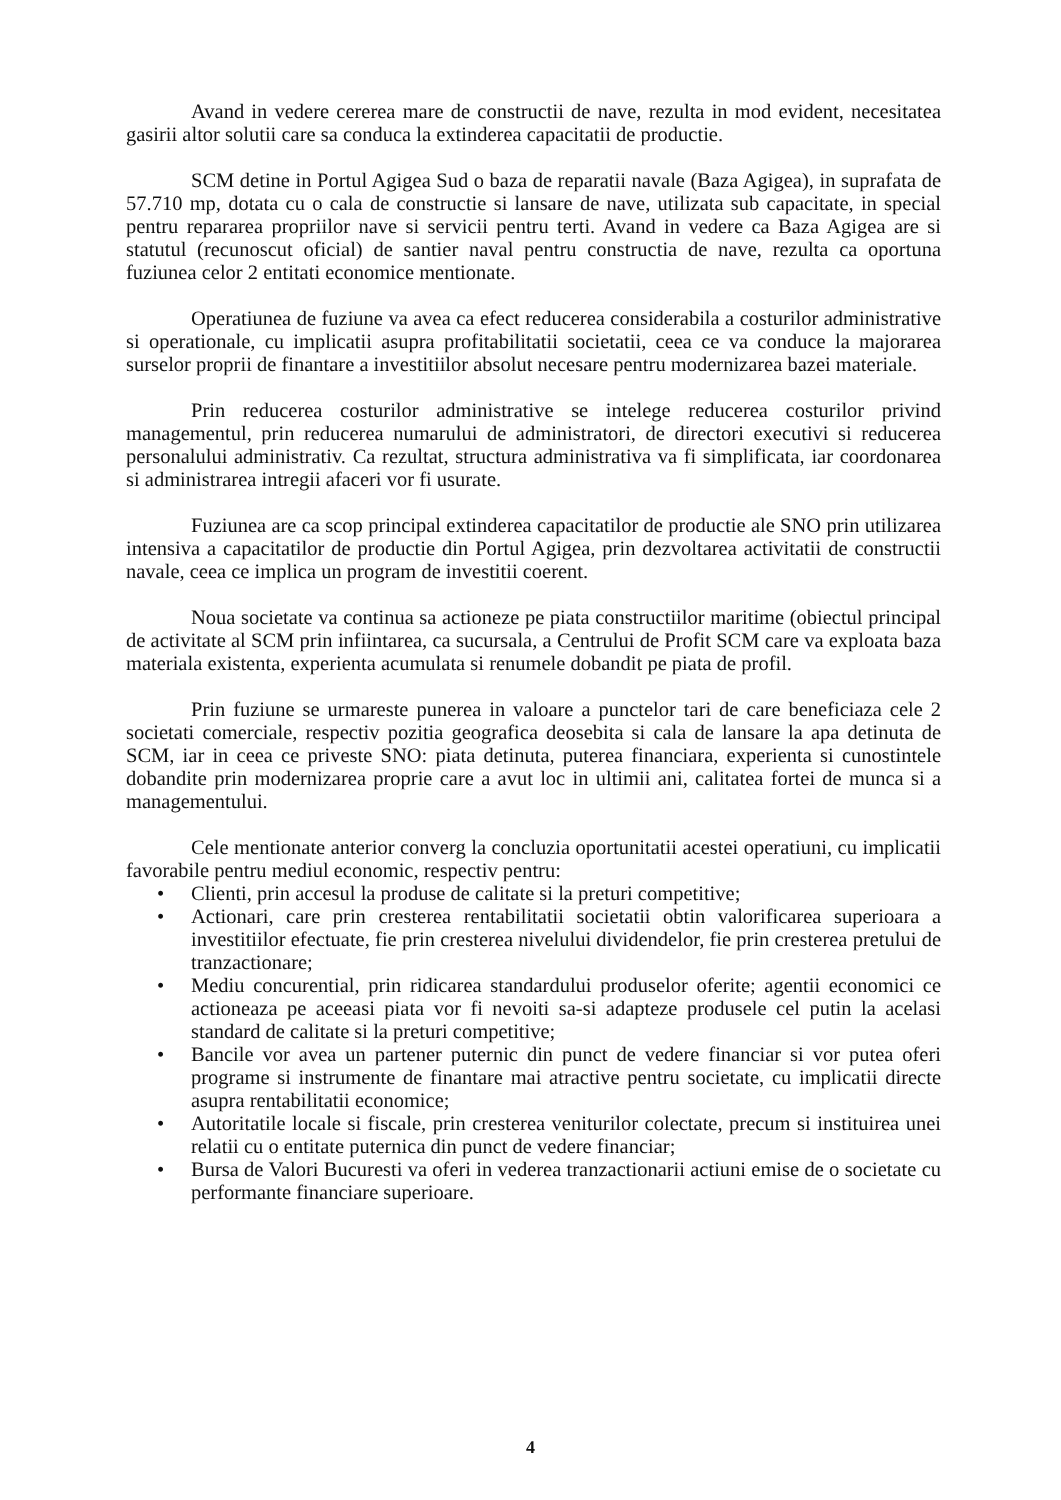Avand in vedere cererea mare de constructii de nave, rezulta in mod evident, necesitatea gasirii altor solutii care sa conduca la extinderea capacitatii de productie.
SCM detine in Portul Agigea Sud o baza de reparatii navale (Baza Agigea), in suprafata de 57.710 mp, dotata cu o cala de constructie si lansare de nave, utilizata sub capacitate, in special pentru repararea propriilor nave si servicii pentru terti. Avand in vedere ca Baza Agigea are si statutul (recunoscut oficial) de santier naval pentru constructia de nave, rezulta ca oportuna fuziunea celor 2 entitati economice mentionate.
Operatiunea de fuziune va avea ca efect reducerea considerabila a costurilor administrative si operationale, cu implicatii asupra profitabilitatii societatii, ceea ce va conduce la majorarea surselor proprii de finantare a investitiilor absolut necesare pentru modernizarea bazei materiale.
Prin reducerea costurilor administrative se intelege reducerea costurilor privind managementul, prin reducerea numarului de administratori, de directori executivi si reducerea personalului administrativ. Ca rezultat, structura administrativa va fi simplificata, iar coordonarea si administrarea intregii afaceri vor fi usurate.
Fuziunea are ca scop principal extinderea capacitatilor de productie ale SNO prin utilizarea intensiva a capacitatilor de productie din Portul Agigea, prin dezvoltarea activitatii de constructii navale, ceea ce implica un program de investitii coerent.
Noua societate va continua sa actioneze pe piata constructiilor maritime (obiectul principal de activitate al SCM prin infiintarea, ca sucursala, a Centrului de Profit SCM care va exploata baza materiala existenta, experienta acumulata si renumele dobandit pe piata de profil.
Prin fuziune se urmareste punerea in valoare a punctelor tari de care beneficiaza cele 2 societati comerciale, respectiv pozitia geografica deosebita si cala de lansare la apa detinuta de SCM, iar in ceea ce priveste SNO: piata detinuta, puterea financiara, experienta si cunostintele dobandite prin modernizarea proprie care a avut loc in ultimii ani, calitatea fortei de munca si a managementului.
Cele mentionate anterior converg la concluzia oportunitatii acestei operatiuni, cu implicatii favorabile pentru mediul economic, respectiv pentru:
• Clienti, prin accesul la produse de calitate si la preturi competitive;
• Actionari, care prin cresterea rentabilitatii societatii obtin valorificarea superioara a investitiilor efectuate, fie prin cresterea nivelului dividendelor, fie prin cresterea pretului de tranzactionare;
• Mediu concurential, prin ridicarea standardului produselor oferite; agentii economici ce actioneaza pe aceeasi piata vor fi nevoiti sa-si adapteze produsele cel putin la acelasi standard de calitate si la preturi competitive;
• Bancile vor avea un partener puternic din punct de vedere financiar si vor putea oferi programe si instrumente de finantare mai atractive pentru societate, cu implicatii directe asupra rentabilitatii economice;
• Autoritatile locale si fiscale, prin cresterea veniturilor colectate, precum si instituirea unei relatii cu o entitate puternica din punct de vedere financiar;
• Bursa de Valori Bucuresti va oferi in vederea tranzactionarii actiuni emise de o societate cu performante financiare superioare.
4